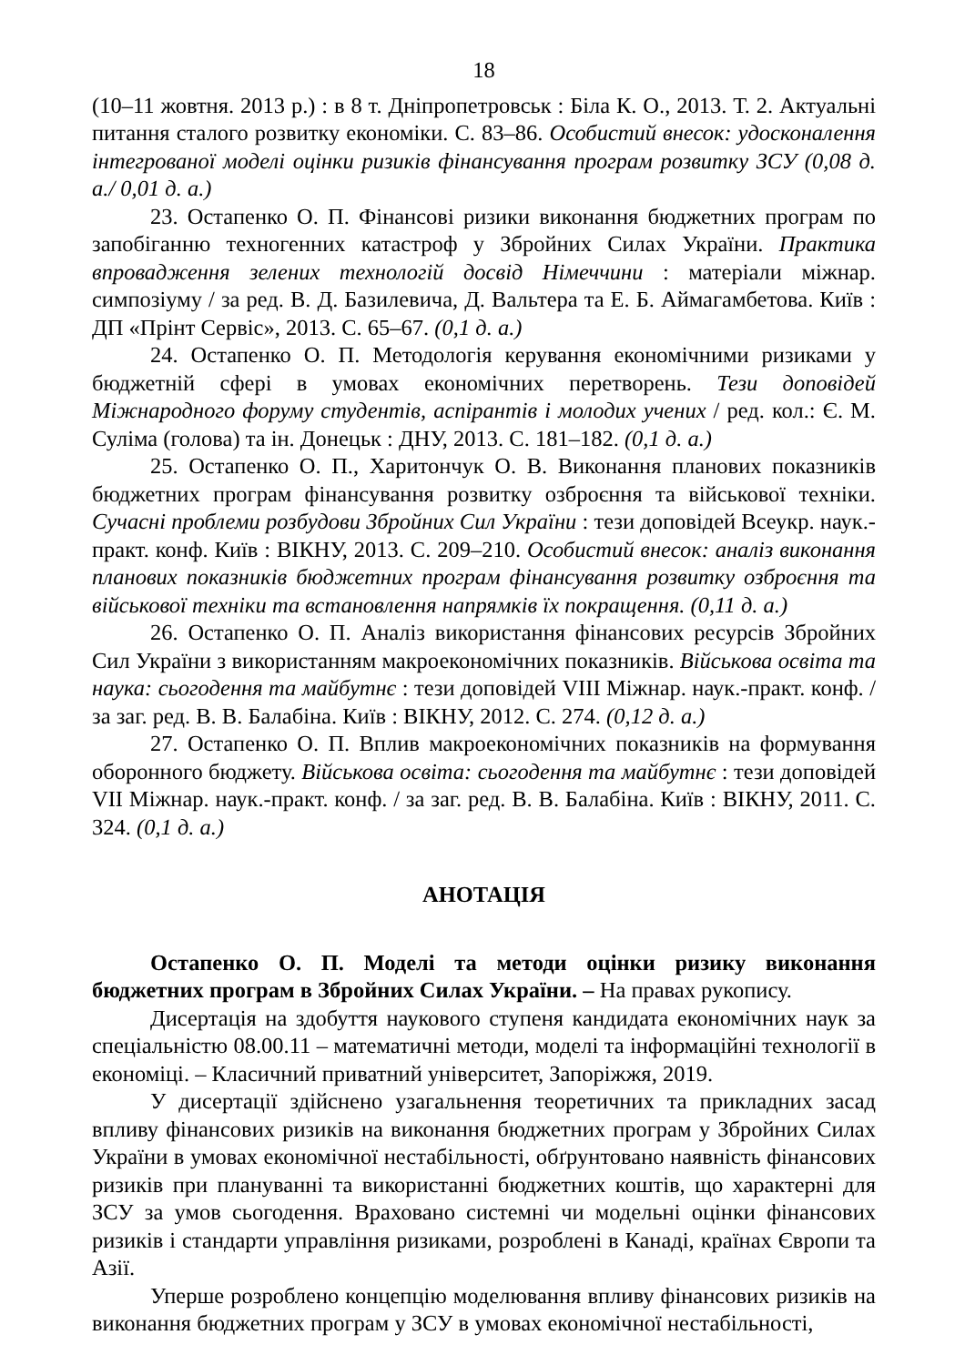18
(10–11 жовтня. 2013 р.) : в 8 т. Дніпропетровськ : Біла К. О., 2013. Т. 2. Актуальні питання сталого розвитку економіки. С. 83–86. Особистий внесок: удосконалення інтегрованої моделі оцінки ризиків фінансування програм розвитку ЗСУ (0,08 д. а./ 0,01 д. а.)
23. Остапенко О. П. Фінансові ризики виконання бюджетних програм по запобіганню техногенних катастроф у Збройних Силах України. Практика впровадження зелених технологій досвід Німеччини : матеріали міжнар. симпозіуму / за ред. В. Д. Базилевича, Д. Вальтера та Е. Б. Аймагамбетова. Київ : ДП «Прінт Сервіс», 2013. С. 65–67. (0,1 д. а.)
24. Остапенко О. П. Методологія керування економічними ризиками у бюджетній сфері в умовах економічних перетворень. Тези доповідей Міжнародного форуму студентів, аспірантів і молодих учених / ред. кол.: Є. М. Суліма (голова) та ін. Донецьк : ДНУ, 2013. С. 181–182. (0,1 д. а.)
25. Остапенко О. П., Харитончук О. В. Виконання планових показників бюджетних програм фінансування розвитку озброєння та військової техніки. Сучасні проблеми розбудови Збройних Сил України : тези доповідей Всеукр. наук.-практ. конф. Київ : ВІКНУ, 2013. С. 209–210. Особистий внесок: аналіз виконання планових показників бюджетних програм фінансування розвитку озброєння та військової техніки та встановлення напрямків їх покращення. (0,11 д. а.)
26. Остапенко О. П. Аналіз використання фінансових ресурсів Збройних Сил України з використанням макроекономічних показників. Військова освіта та наука: сьогодення та майбутнє : тези доповідей VIII Міжнар. наук.-практ. конф. / за заг. ред. В. В. Балабіна. Київ : ВІКНУ, 2012. С. 274. (0,12 д. а.)
27. Остапенко О. П. Вплив макроекономічних показників на формування оборонного бюджету. Військова освіта: сьогодення та майбутнє : тези доповідей VII Міжнар. наук.-практ. конф. / за заг. ред. В. В. Балабіна. Київ : ВІКНУ, 2011. С. 324. (0,1 д. а.)
АНОТАЦІЯ
Остапенко О. П. Моделі та методи оцінки ризику виконання бюджетних програм в Збройних Силах України. – На правах рукопису.
Дисертація на здобуття наукового ступеня кандидата економічних наук за спеціальністю 08.00.11 – математичні методи, моделі та інформаційні технології в економіці. – Класичний приватний університет, Запоріжжя, 2019.
У дисертації здійснено узагальнення теоретичних та прикладних засад впливу фінансових ризиків на виконання бюджетних програм у Збройних Силах України в умовах економічної нестабільності, обґрунтовано наявність фінансових ризиків при плануванні та використанні бюджетних коштів, що характерні для ЗСУ за умов сьогодення. Враховано системні чи модельні оцінки фінансових ризиків і стандарти управління ризиками, розроблені в Канаді, країнах Європи та Азії.
Уперше розроблено концепцію моделювання впливу фінансових ризиків на виконання бюджетних програм у ЗСУ в умовах економічної нестабільності,